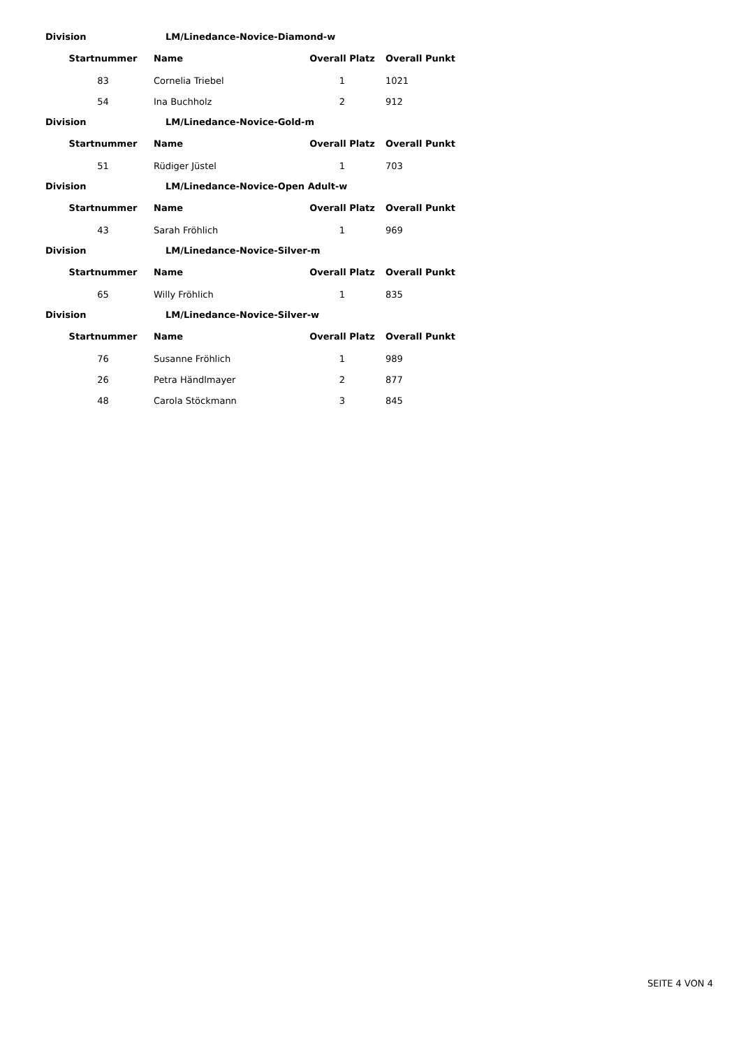Division LM/Linedance-Novice-Diamond-w
| Startnummer | Name | Overall Platz | Overall Punkt |
| --- | --- | --- | --- |
| 83 | Cornelia Triebel | 1 | 1021 |
| 54 | Ina Buchholz | 2 | 912 |
Division LM/Linedance-Novice-Gold-m
| Startnummer | Name | Overall Platz | Overall Punkt |
| --- | --- | --- | --- |
| 51 | Rüdiger Jüstel | 1 | 703 |
Division LM/Linedance-Novice-Open Adult-w
| Startnummer | Name | Overall Platz | Overall Punkt |
| --- | --- | --- | --- |
| 43 | Sarah Fröhlich | 1 | 969 |
Division LM/Linedance-Novice-Silver-m
| Startnummer | Name | Overall Platz | Overall Punkt |
| --- | --- | --- | --- |
| 65 | Willy Fröhlich | 1 | 835 |
Division LM/Linedance-Novice-Silver-w
| Startnummer | Name | Overall Platz | Overall Punkt |
| --- | --- | --- | --- |
| 76 | Susanne Fröhlich | 1 | 989 |
| 26 | Petra Händlmayer | 2 | 877 |
| 48 | Carola Stöckmann | 3 | 845 |
SEITE 4 VON 4